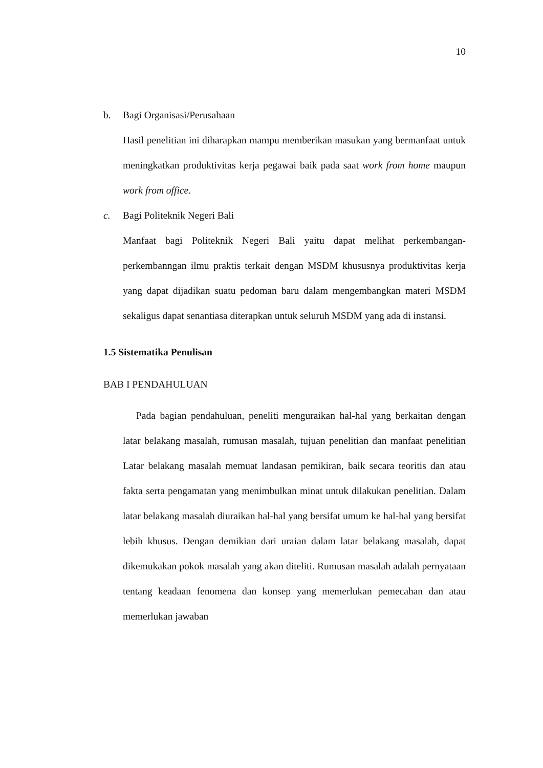10
b. Bagi Organisasi/Perusahaan
Hasil penelitian ini diharapkan mampu memberikan masukan yang bermanfaat untuk meningkatkan produktivitas kerja pegawai baik pada saat work from home maupun work from office.
c. Bagi Politeknik Negeri Bali
Manfaat bagi Politeknik Negeri Bali yaitu dapat melihat perkembangan-perkembanngan ilmu praktis terkait dengan MSDM khususnya produktivitas kerja yang dapat dijadikan suatu pedoman baru dalam mengembangkan materi MSDM sekaligus dapat senantiasa diterapkan untuk seluruh MSDM yang ada di instansi.
1.5 Sistematika Penulisan
BAB I PENDAHULUAN
Pada bagian pendahuluan, peneliti menguraikan hal-hal yang berkaitan dengan latar belakang masalah, rumusan masalah, tujuan penelitian dan manfaat penelitian Latar belakang masalah memuat landasan pemikiran, baik secara teoritis dan atau fakta serta pengamatan yang menimbulkan minat untuk dilakukan penelitian. Dalam latar belakang masalah diuraikan hal-hal yang bersifat umum ke hal-hal yang bersifat lebih khusus. Dengan demikian dari uraian dalam latar belakang masalah, dapat dikemukakan pokok masalah yang akan diteliti. Rumusan masalah adalah pernyataan tentang keadaan fenomena dan konsep yang memerlukan pemecahan dan atau memerlukan jawaban